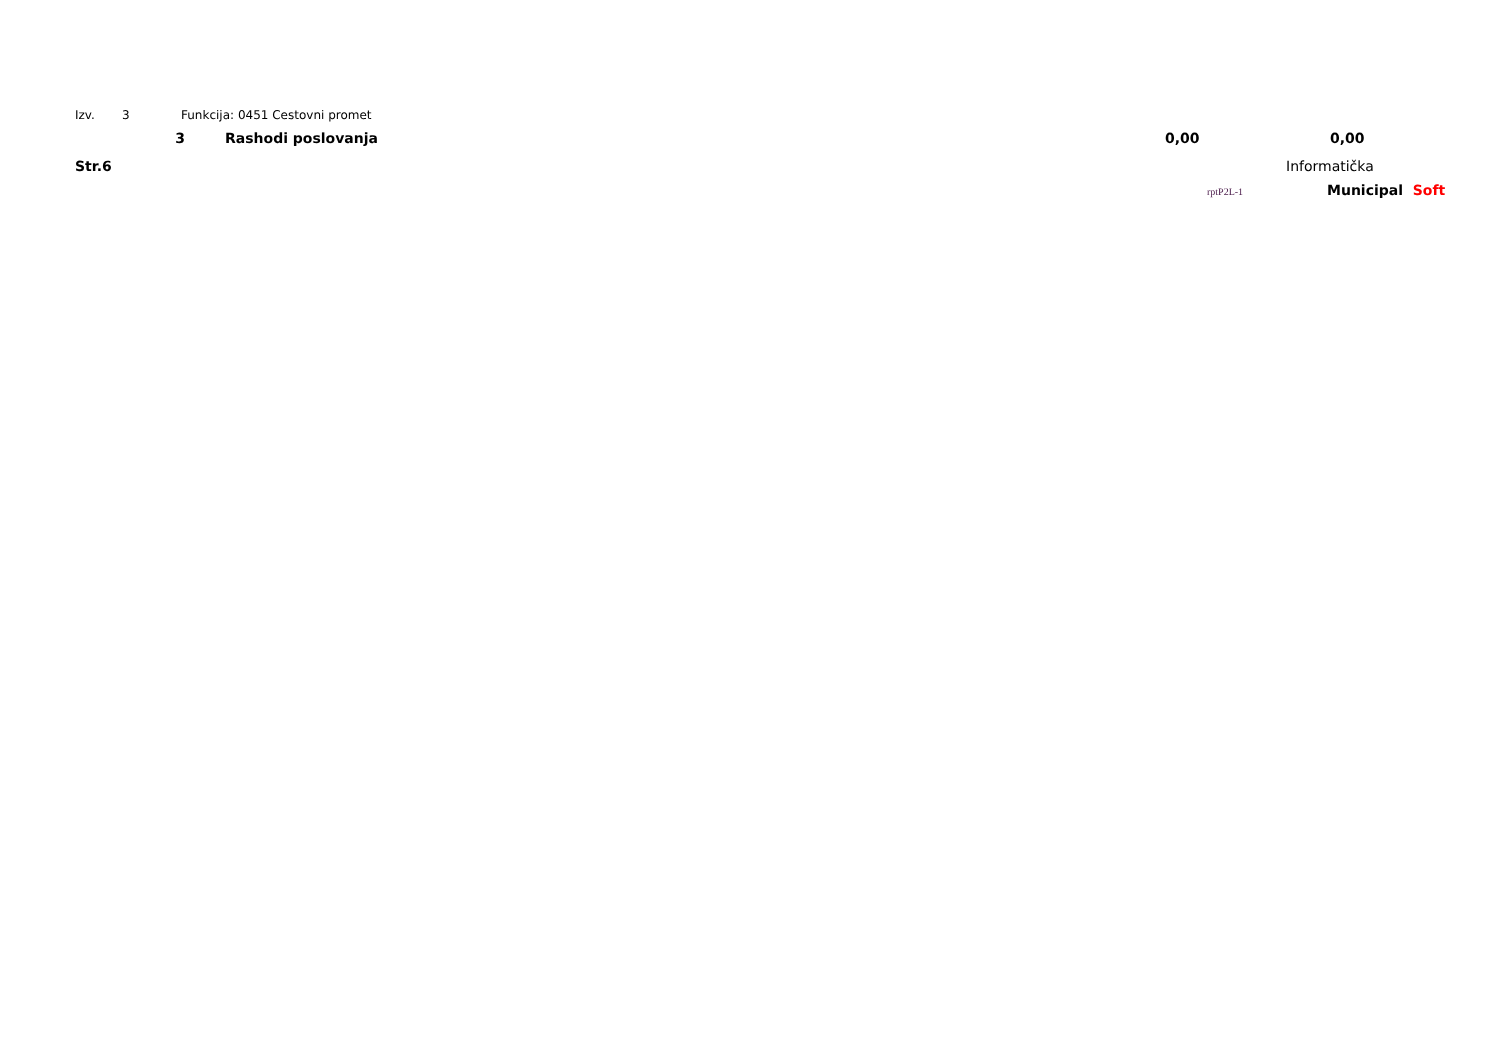Izv. 3 Funkcija: 0451 Cestovni promet
| 3 | Rashodi poslovanja | 0,00 | 0,00 |
Str.6 Informatička
rptP2L-1 Municipal Soft